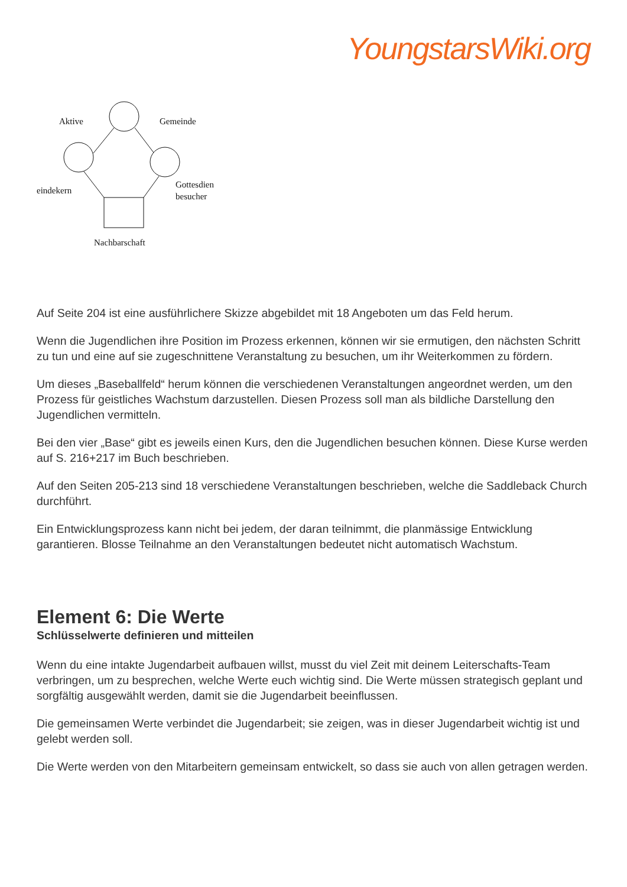YoungstarsWiki.org
Aktive
Gemeinde
eindekern
Gottesdien
besucher
Nachbarschaft
Auf Seite 204 ist eine ausführlichere Skizze abgebildet mit 18 Angeboten um das Feld herum.
Wenn die Jugendlichen ihre Position im Prozess erkennen, können wir sie ermutigen, den nächsten Schritt zu tun und eine auf sie zugeschnittene Veranstaltung zu besuchen, um ihr Weiterkommen zu fördern.
Um dieses „Baseballfeld“ herum können die verschiedenen Veranstaltungen angeordnet werden, um den Prozess für geistliches Wachstum darzustellen. Diesen Prozess soll man als bildliche Darstellung den Jugendlichen vermitteln.
Bei den vier „Base“ gibt es jeweils einen Kurs, den die Jugendlichen besuchen können. Diese Kurse werden auf S. 216+217 im Buch beschrieben.
Auf den Seiten 205-213 sind 18 verschiedene Veranstaltungen beschrieben, welche die Saddleback Church durchführt.
Ein Entwicklungsprozess kann nicht bei jedem, der daran teilnimmt, die planmässige Entwicklung garantieren. Blosse Teilnahme an den Veranstaltungen bedeutet nicht automatisch Wachstum.
Element 6: Die Werte
Schlüsselwerte definieren und mitteilen
Wenn du eine intakte Jugendarbeit aufbauen willst, musst du viel Zeit mit deinem Leiterschafts-Team verbringen, um zu besprechen, welche Werte euch wichtig sind. Die Werte müssen strategisch geplant und sorgfältig ausgewählt werden, damit sie die Jugendarbeit beeinflussen.
Die gemeinsamen Werte verbindet die Jugendarbeit; sie zeigen, was in dieser Jugendarbeit wichtig ist und gelebt werden soll.
Die Werte werden von den Mitarbeitern gemeinsam entwickelt, so dass sie auch von allen getragen werden.